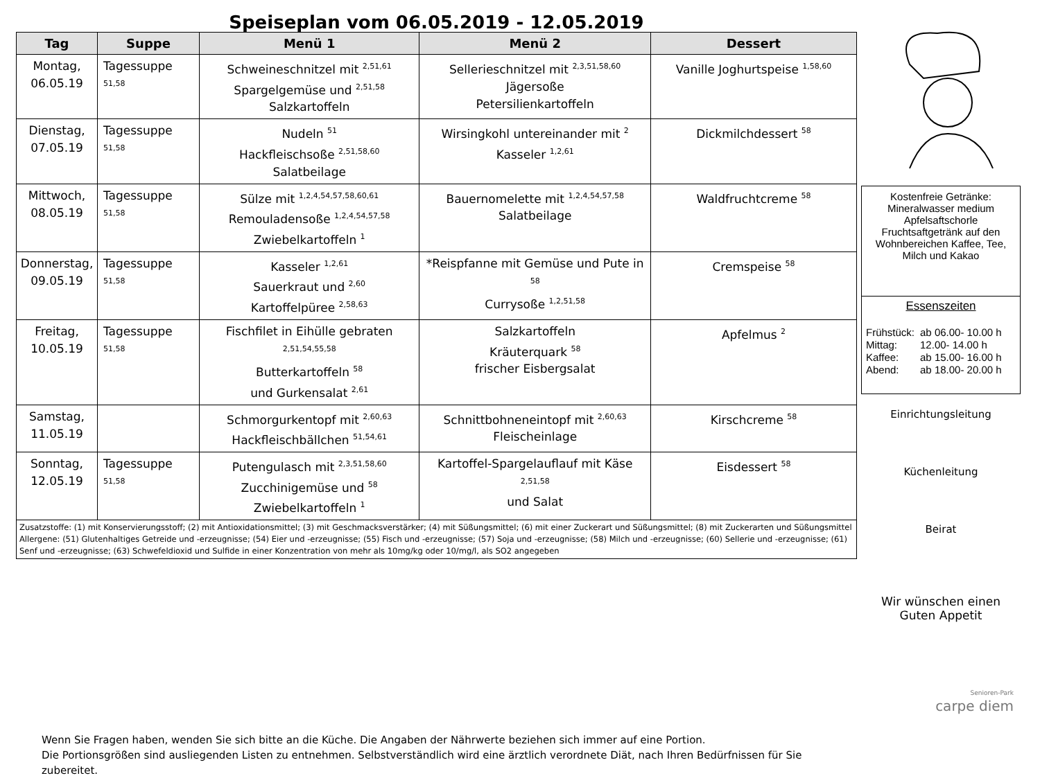Speiseplan vom 06.05.2019 - 12.05.2019
| Tag | Suppe | Menü 1 | Menü 2 | Dessert |
| --- | --- | --- | --- | --- |
| Montag, 06.05.19 | Tagessuppe <sup>51,58</sup> | Schweineschnitzel mit <sup>2,51,61</sup> Spargelgemüse und <sup>2,51,58</sup> Salzkartoffeln | Sellerieschnitzel mit <sup>2,3,51,58,60</sup> Jägersoße Petersilienkartoffeln | Vanille Joghurtspeise <sup>1,58,60</sup> |
| Dienstag, 07.05.19 | Tagessuppe <sup>51,58</sup> | Nudeln <sup>51</sup> Hackfleischsoße <sup>2,51,58,60</sup> Salatbeilage | Wirsingkohl untereinander mit <sup>2</sup> Kasseler <sup>1,2,61</sup> | Dickmilchdessert <sup>58</sup> |
| Mittwoch, 08.05.19 | Tagessuppe <sup>51,58</sup> | Sülze mit <sup>1,2,4,54,57,58,60,61</sup> Remouladensoße <sup>1,2,4,54,57,58</sup> Zwiebelkartoffeln <sup>1</sup> | Bauernomelette mit <sup>1,2,4,54,57,58</sup> Salatbeilage | Waldfruchtcreme <sup>58</sup> |
| Donnerstag, 09.05.19 | Tagessuppe <sup>51,58</sup> | Kasseler <sup>1,2,61</sup> Sauerkraut und <sup>2,60</sup> Kartoffelpüree <sup>2,58,63</sup> | *Reispfanne mit Gemüse und Pute in <sup>58</sup> Currysoße <sup>1,2,51,58</sup> | Cremspeise <sup>58</sup> |
| Freitag, 10.05.19 | Tagessuppe <sup>51,58</sup> | Fischfilet in Eihülle gebraten <sup>2,51,54,55,58</sup> Butterkartoffeln <sup>58</sup> und Gurkensalat <sup>2,61</sup> | Salzkartoffeln Kräuterquark <sup>58</sup> frischer Eisbergsalat | Apfelmus <sup>2</sup> |
| Samstag, 11.05.19 | | Schmorgurkentopf mit <sup>2,60,63</sup> Hackfleischbällchen <sup>51,54,61</sup> | Schnittbohneneintopf mit <sup>2,60,63</sup> Fleischeinlage | Kirschcreme <sup>58</sup> |
| Sonntag, 12.05.19 | Tagessuppe <sup>51,58</sup> | Putengulasch mit <sup>2,3,51,58,60</sup> Zucchinigemüse und <sup>58</sup> Zwiebelkartoffeln <sup>1</sup> | Kartoffel-Spargelauflauf mit Käse <sup>2,51,58</sup> und Salat | Eisdessert <sup>58</sup> |
| Zusatzstoffe: (1) mit Konservierungsstoff; (2) mit Antioxidationsmittel; (3) mit Geschmacksverstärker; (4) mit Süßungsmittel; (6) mit einer Zuckerart und Süßungsmittel; (8) mit Zuckerarten und Süßungsmittel Allergene: (51) Glutenhaltiges Getreide und -erzeugnisse; (54) Eier und -erzeugnisse; (55) Fisch und -erzeugnisse; (57) Soja und -erzeugnisse; (58) Milch und -erzeugnisse; (60) Sellerie und -erzeugnisse; (61) Senf und -erzeugnisse; (63) Schwefeldioxid und Sulfide in einer Konzentration von mehr als 10mg/kg oder 10/mg/l, als SO2 angegeben | | | | |
Wenn Sie Fragen haben, wenden Sie sich bitte an die Küche. Die Angaben der Nährwerte beziehen sich immer auf eine Portion.
Die Portionsgrößen sind ausliegenden Listen zu entnehmen. Selbstverständlich wird eine ärztlich verordnete Diät, nach Ihren Bedürfnissen für Sie zubereitet.
Kostenfreie Getränke:
Mineralwasser medium
Apfelsaftschorle
Fruchtsaftgetränk auf den Wohnbereichen Kaffee, Tee, Milch und Kakao
Essenszeiten
| Frühstück: Mittag: Kaffee: Abend: | ab 06.00- 10.00 h 12.00- 14.00 h ab 15.00- 16.00 h ab 18.00- 20.00 h |
Einrichtungsleitung
Küchenleitung
Beirat
Wir wünschen einen
Guten Appetit
Senioren-Park
carpe diem